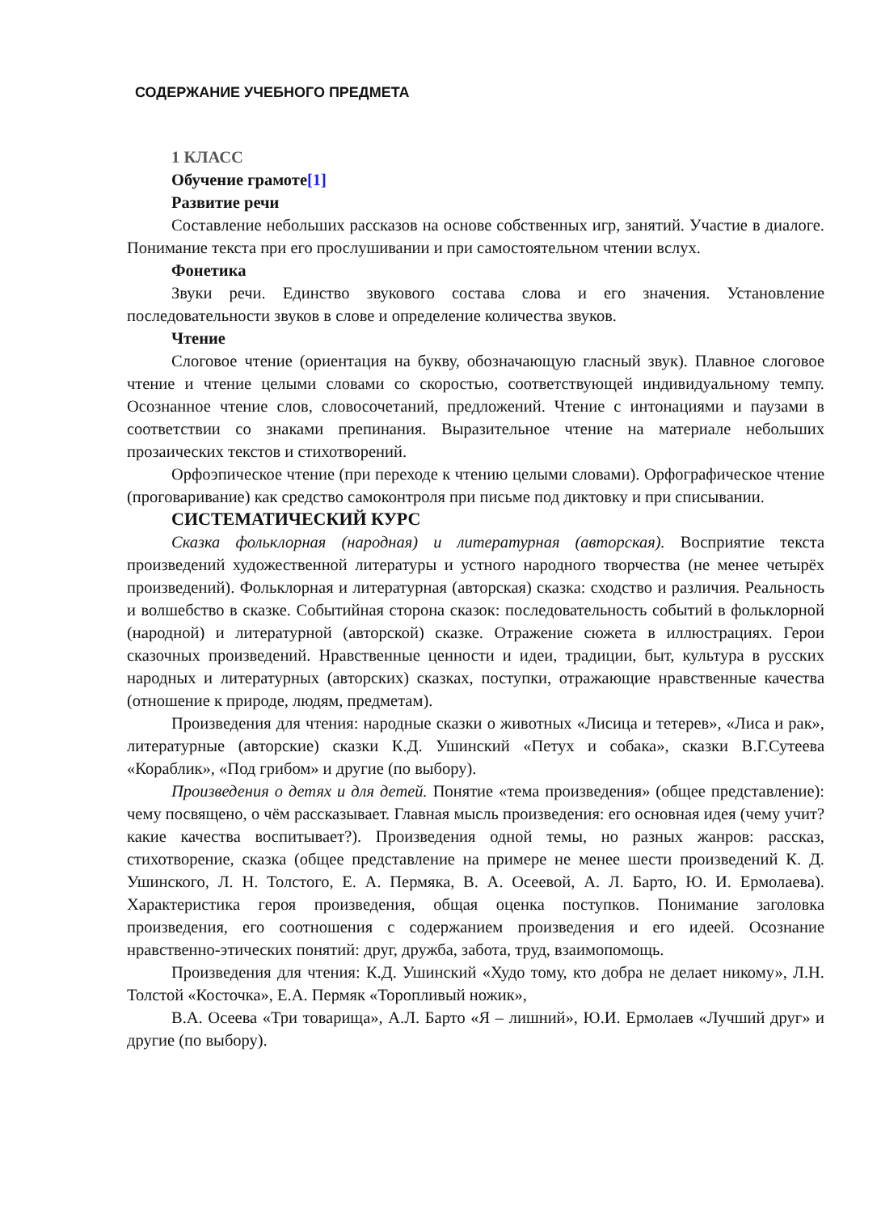СОДЕРЖАНИЕ УЧЕБНОГО ПРЕДМЕТА
1 КЛАСС
Обучение грамоте[1]
Развитие речи
Составление небольших рассказов на основе собственных игр, занятий. Участие в диалоге. Понимание текста при его прослушивании и при самостоятельном чтении вслух.
Фонетика
Звуки речи. Единство звукового состава слова и его значения. Установление последовательности звуков в слове и определение количества звуков.
Чтение
Слоговое чтение (ориентация на букву, обозначающую гласный звук). Плавное слоговое чтение и чтение целыми словами со скоростью, соответствующей индивидуальному темпу. Осознанное чтение слов, словосочетаний, предложений. Чтение с интонациями и паузами в соответствии со знаками препинания. Выразительное чтение на материале небольших прозаических текстов и стихотворений.
Орфоэпическое чтение (при переходе к чтению целыми словами). Орфографическое чтение (проговаривание) как средство самоконтроля при письме под диктовку и при списывании.
СИСТЕМАТИЧЕСКИЙ КУРС
Сказка фольклорная (народная) и литературная (авторская). Восприятие текста произведений художественной литературы и устного народного творчества (не менее четырёх произведений). Фольклорная и литературная (авторская) сказка: сходство и различия. Реальность и волшебство в сказке. Событийная сторона сказок: последовательность событий в фольклорной (народной) и литературной (авторской) сказке. Отражение сюжета в иллюстрациях. Герои сказочных произведений. Нравственные ценности и идеи, традиции, быт, культура в русских народных и литературных (авторских) сказках, поступки, отражающие нравственные качества (отношение к природе, людям, предметам).
Произведения для чтения: народные сказки о животных «Лисица и тетерев», «Лиса и рак», литературные (авторские) сказки К.Д. Ушинский «Петух и собака», сказки В.Г.Сутеева «Кораблик», «Под грибом» и другие (по выбору).
Произведения о детях и для детей. Понятие «тема произведения» (общее представление): чему посвящено, о чём рассказывает. Главная мысль произведения: его основная идея (чему учит? какие качества воспитывает?). Произведения одной темы, но разных жанров: рассказ, стихотворение, сказка (общее представление на примере не менее шести произведений К. Д. Ушинского, Л. Н. Толстого, Е. А. Пермяка, В. А. Осеевой, А. Л. Барто, Ю. И. Ермолаева). Характеристика героя произведения, общая оценка поступков. Понимание заголовка произведения, его соотношения с содержанием произведения и его идеей. Осознание нравственно-этических понятий: друг, дружба, забота, труд, взаимопомощь.
Произведения для чтения: К.Д. Ушинский «Худо тому, кто добра не делает никому», Л.Н. Толстой «Косточка», Е.А. Пермяк «Торопливый ножик»,
В.А. Осеева «Три товарища», А.Л. Барто «Я – лишний», Ю.И. Ермолаев «Лучший друг» и другие (по выбору).